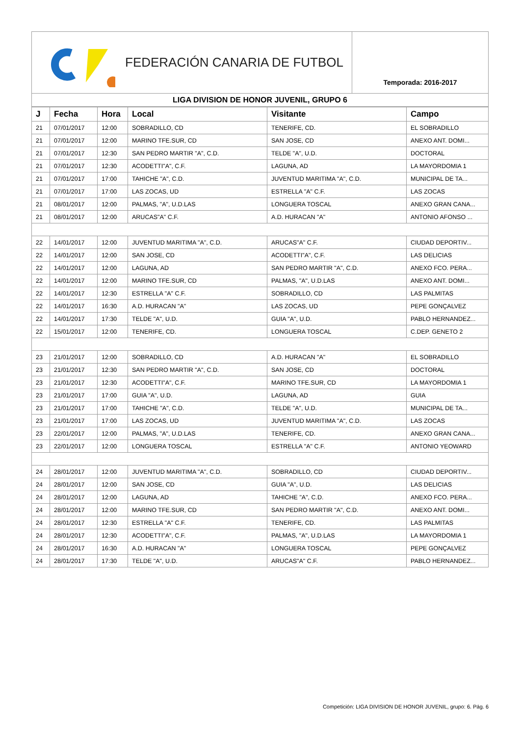FEDERACIÓN CANARIA DE FUTBOL
Temporada: 2016-2017
LIGA DIVISION DE HONOR JUVENIL, GRUPO 6
| J | Fecha | Hora | Local | Visitante | Campo |
| --- | --- | --- | --- | --- | --- |
| 21 | 07/01/2017 | 12:00 | SOBRADILLO, CD | TENERIFE, CD. | EL SOBRADILLO |
| 21 | 07/01/2017 | 12:00 | MARINO TFE.SUR, CD | SAN JOSE, CD | ANEXO ANT. DOMI... |
| 21 | 07/01/2017 | 12:30 | SAN PEDRO MARTIR "A", C.D. | TELDE "A", U.D. | DOCTORAL |
| 21 | 07/01/2017 | 12:30 | ACODETTI"A", C.F. | LAGUNA, AD | LA MAYORDOMIA 1 |
| 21 | 07/01/2017 | 17:00 | TAHICHE "A", C.D. | JUVENTUD MARITIMA "A", C.D. | MUNICIPAL DE TA... |
| 21 | 07/01/2017 | 17:00 | LAS ZOCAS, UD | ESTRELLA "A" C.F. | LAS ZOCAS |
| 21 | 08/01/2017 | 12:00 | PALMAS, "A", U.D.LAS | LONGUERA TOSCAL | ANEXO GRAN CANA... |
| 21 | 08/01/2017 | 12:00 | ARUCAS"A" C.F. | A.D. HURACAN "A" | ANTONIO AFONSO ... |
| 22 | 14/01/2017 | 12:00 | JUVENTUD MARITIMA "A", C.D. | ARUCAS"A" C.F. | CIUDAD DEPORTIV... |
| 22 | 14/01/2017 | 12:00 | SAN JOSE, CD | ACODETTI"A", C.F. | LAS DELICIAS |
| 22 | 14/01/2017 | 12:00 | LAGUNA, AD | SAN PEDRO MARTIR "A", C.D. | ANEXO FCO. PERA... |
| 22 | 14/01/2017 | 12:00 | MARINO TFE.SUR, CD | PALMAS, "A", U.D.LAS | ANEXO ANT. DOMI... |
| 22 | 14/01/2017 | 12:30 | ESTRELLA "A" C.F. | SOBRADILLO, CD | LAS PALMITAS |
| 22 | 14/01/2017 | 16:30 | A.D. HURACAN "A" | LAS ZOCAS, UD | PEPE GONÇALVEZ |
| 22 | 14/01/2017 | 17:30 | TELDE "A", U.D. | GUIA "A", U.D. | PABLO HERNANDEZ... |
| 22 | 15/01/2017 | 12:00 | TENERIFE, CD. | LONGUERA TOSCAL | C.DEP. GENETO 2 |
| 23 | 21/01/2017 | 12:00 | SOBRADILLO, CD | A.D. HURACAN "A" | EL SOBRADILLO |
| 23 | 21/01/2017 | 12:30 | SAN PEDRO MARTIR "A", C.D. | SAN JOSE, CD | DOCTORAL |
| 23 | 21/01/2017 | 12:30 | ACODETTI"A", C.F. | MARINO TFE.SUR, CD | LA MAYORDOMIA 1 |
| 23 | 21/01/2017 | 17:00 | GUIA "A", U.D. | LAGUNA, AD | GUIA |
| 23 | 21/01/2017 | 17:00 | TAHICHE "A", C.D. | TELDE "A", U.D. | MUNICIPAL DE TA... |
| 23 | 21/01/2017 | 17:00 | LAS ZOCAS, UD | JUVENTUD MARITIMA "A", C.D. | LAS ZOCAS |
| 23 | 22/01/2017 | 12:00 | PALMAS, "A", U.D.LAS | TENERIFE, CD. | ANEXO GRAN CANA... |
| 23 | 22/01/2017 | 12:00 | LONGUERA TOSCAL | ESTRELLA "A" C.F. | ANTONIO YEOWARD |
| 24 | 28/01/2017 | 12:00 | JUVENTUD MARITIMA "A", C.D. | SOBRADILLO, CD | CIUDAD DEPORTIV... |
| 24 | 28/01/2017 | 12:00 | SAN JOSE, CD | GUIA "A", U.D. | LAS DELICIAS |
| 24 | 28/01/2017 | 12:00 | LAGUNA, AD | TAHICHE "A", C.D. | ANEXO FCO. PERA... |
| 24 | 28/01/2017 | 12:00 | MARINO TFE.SUR, CD | SAN PEDRO MARTIR "A", C.D. | ANEXO ANT. DOMI... |
| 24 | 28/01/2017 | 12:30 | ESTRELLA "A" C.F. | TENERIFE, CD. | LAS PALMITAS |
| 24 | 28/01/2017 | 12:30 | ACODETTI"A", C.F. | PALMAS, "A", U.D.LAS | LA MAYORDOMIA 1 |
| 24 | 28/01/2017 | 16:30 | A.D. HURACAN "A" | LONGUERA TOSCAL | PEPE GONÇALVEZ |
| 24 | 28/01/2017 | 17:30 | TELDE "A", U.D. | ARUCAS"A" C.F. | PABLO HERNANDEZ... |
Competición: LIGA DIVISION DE HONOR JUVENIL, grupo: 6. Pág. 6